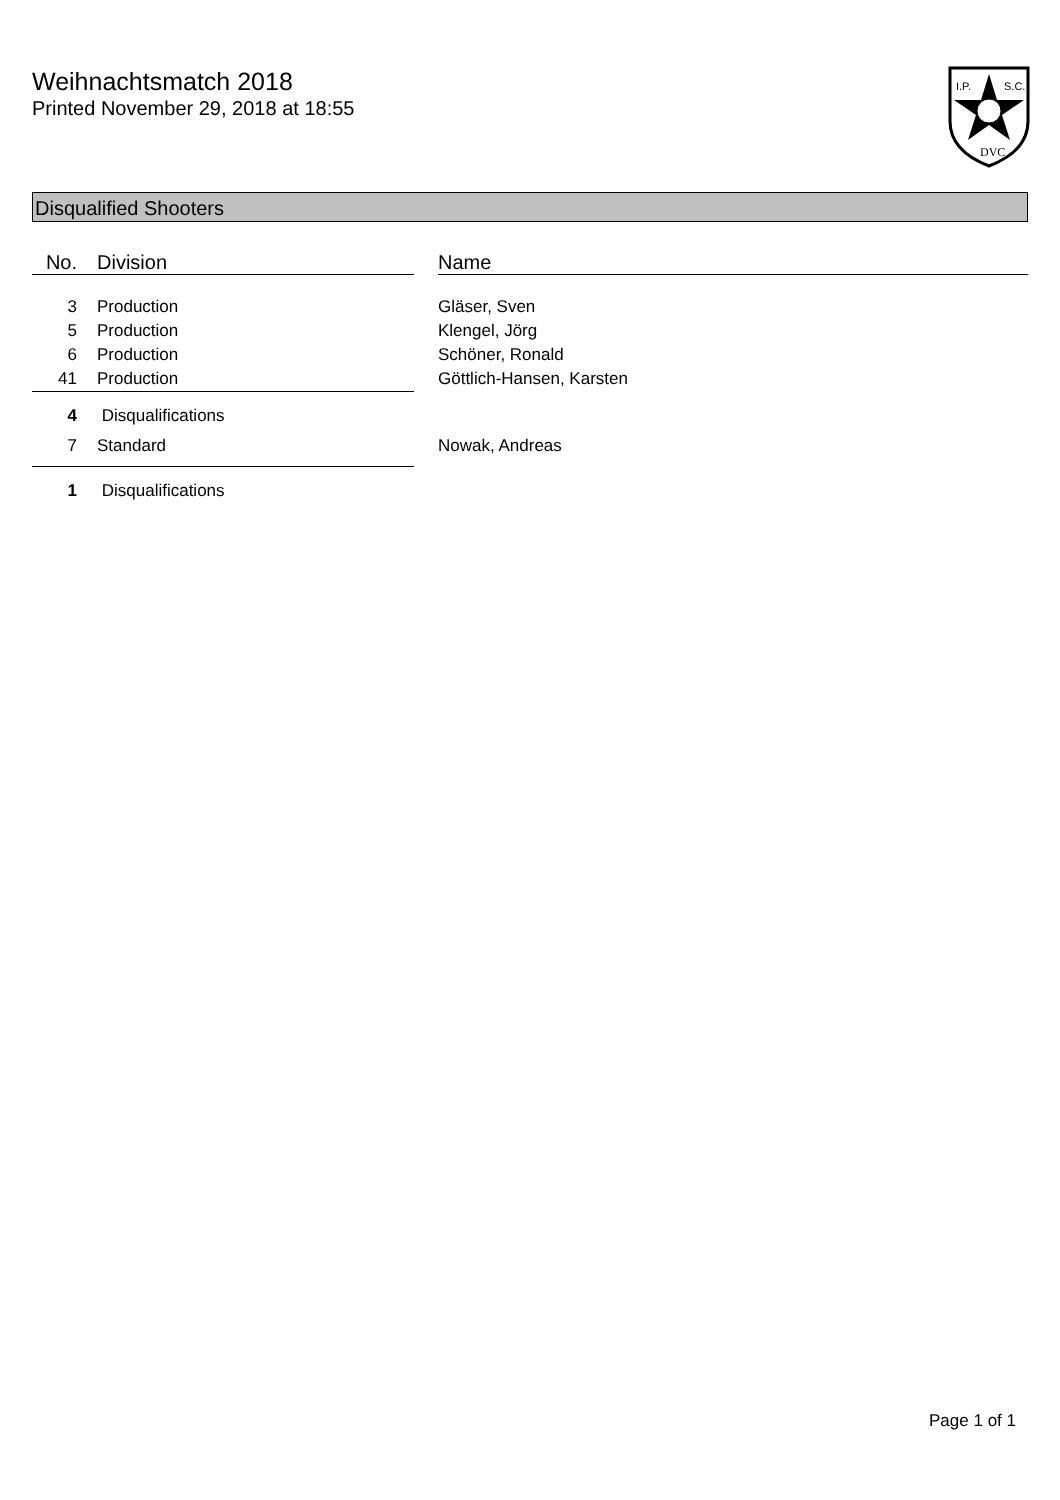Weihnachtsmatch 2018
Printed November 29, 2018 at 18:55
I.P.
S.C.
DVC
Disqualified Shooters
| No. | Division | | Name |
| --- | --- | --- | --- |
| 3 | Production | | Gläser, Sven |
| 5 | Production | | Klengel, Jörg |
| 6 | Production | | Schöner, Ronald |
| 41 | Production | | Göttlich-Hansen, Karsten |
| 4 | Disqualifications | | |
| 7 | Standard | | Nowak, Andreas |
| 1 | Disqualifications | | |
Page 1 of 1